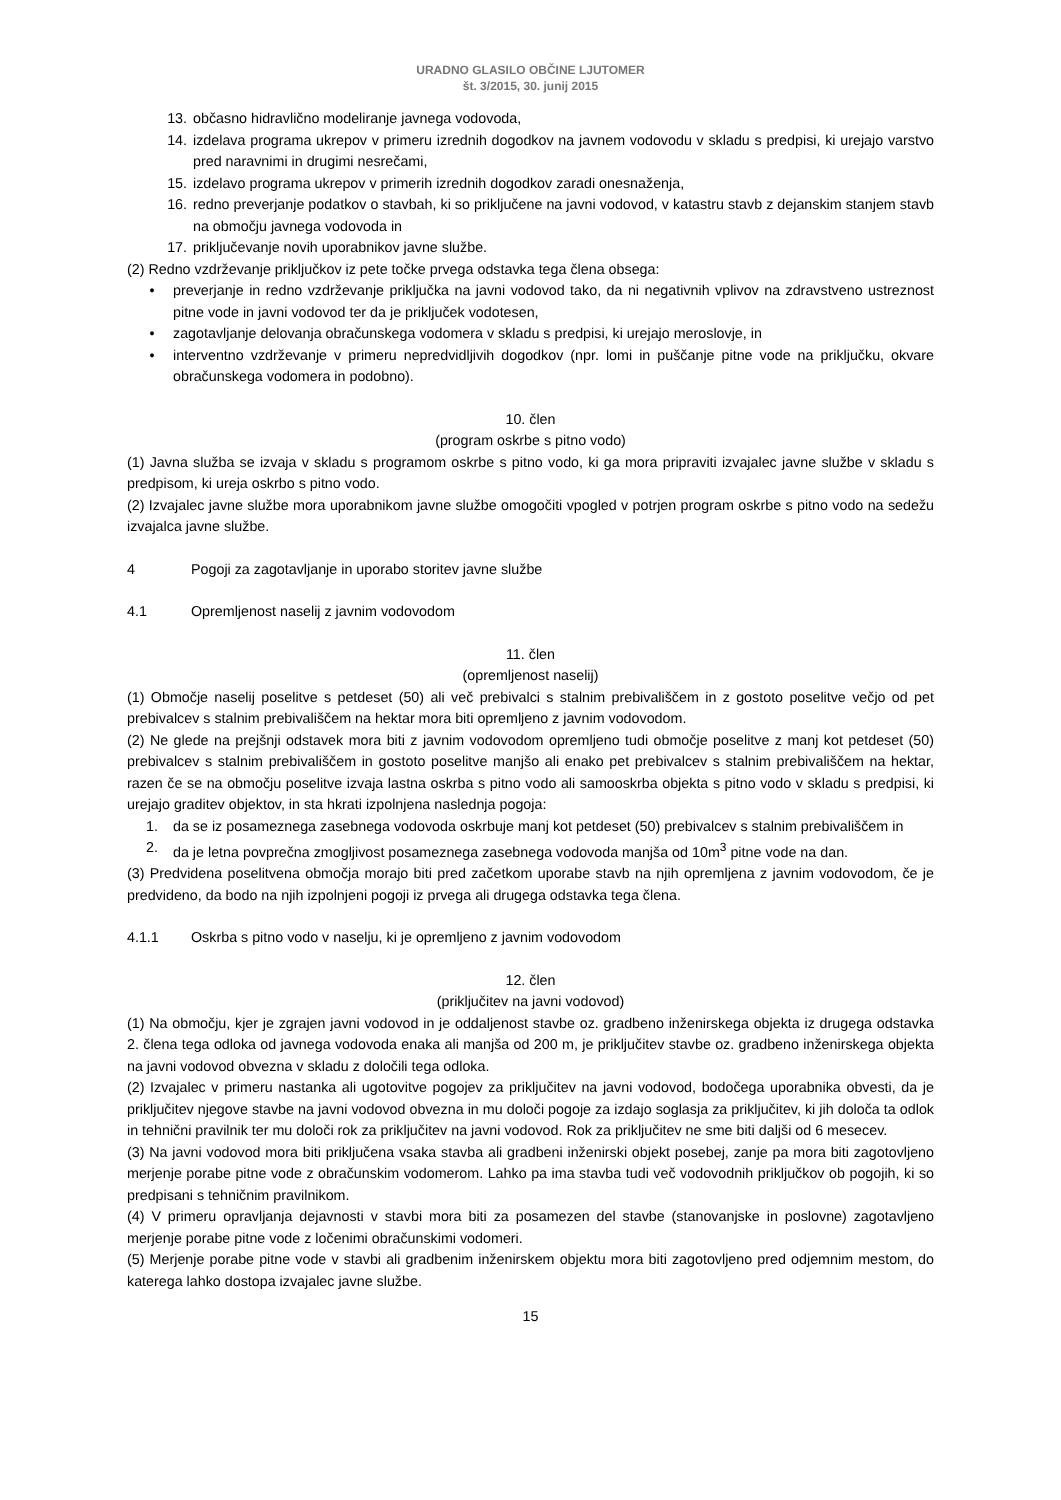URADNO GLASILO OBČINE LJUTOMER
št. 3/2015, 30. junij 2015
13. občasno hidravlično modeliranje javnega vodovoda,
14. izdelava programa ukrepov v primeru izrednih dogodkov na javnem vodovodu v skladu s predpisi, ki urejajo varstvo pred naravnimi in drugimi nesrečami,
15. izdelavo programa ukrepov v primerih izrednih dogodkov zaradi onesnaženja,
16. redno preverjanje podatkov o stavbah, ki so priključene na javni vodovod, v katastru stavb z dejanskim stanjem stavb na območju javnega vodovoda in
17. priključevanje novih uporabnikov javne službe.
(2) Redno vzdrževanje priključkov iz pete točke prvega odstavka tega člena obsega:
• preverjanje in redno vzdrževanje priključka na javni vodovod tako, da ni negativnih vplivov na zdravstveno ustreznost pitne vode in javni vodovod ter da je priključek vodotesen,
• zagotavljanje delovanja obračunskega vodomera v skladu s predpisi, ki urejajo meroslovje, in
• interventno vzdrževanje v primeru nepredvidljivih dogodkov (npr. lomi in puščanje pitne vode na priključku, okvare obračunskega vodomera in podobno).
10. člen
(program oskrbe s pitno vodo)
(1) Javna služba se izvaja v skladu s programom oskrbe s pitno vodo, ki ga mora pripraviti izvajalec javne službe v skladu s predpisom, ki ureja oskrbo s pitno vodo.
(2) Izvajalec javne službe mora uporabnikom javne službe omogočiti vpogled v potrjen program oskrbe s pitno vodo na sedežu izvajalca javne službe.
4 Pogoji za zagotavljanje in uporabo storitev javne službe
4.1 Opremljenost naselij z javnim vodovodom
11. člen
(opremljenost naselij)
(1) Območje naselij poselitve s petdeset (50) ali več prebivalci s stalnim prebivališčem in z gostoto poselitve večjo od pet prebivalcev s stalnim prebivališčem na hektar mora biti opremljeno z javnim vodovodom.
(2) Ne glede na prejšnji odstavek mora biti z javnim vodovodom opremljeno tudi območje poselitve z manj kot petdeset (50) prebivalcev s stalnim prebivališčem in gostoto poselitve manjšo ali enako pet prebivalcev s stalnim prebivališčem na hektar, razen če se na območju poselitve izvaja lastna oskrba s pitno vodo ali samooskrba objekta s pitno vodo v skladu s predpisi, ki urejajo graditev objektov, in sta hkrati izpolnjena naslednja pogoja:
1. da se iz posameznega zasebnega vodovoda oskrbuje manj kot petdeset (50) prebivalcev s stalnim prebivališčem in
2. da je letna povprečna zmogljivost posameznega zasebnega vodovoda manjša od 10m<sup>3</sup> pitne vode na dan.
(3) Predvidena poselitvena območja morajo biti pred začetkom uporabe stavb na njih opremljena z javnim vodovodom, če je predvideno, da bodo na njih izpolnjeni pogoji iz prvega ali drugega odstavka tega člena.
4.1.1 Oskrba s pitno vodo v naselju, ki je opremljeno z javnim vodovodom
12. člen
(priključitev na javni vodovod)
(1) Na območju, kjer je zgrajen javni vodovod in je oddaljenost stavbe oz. gradbeno inženirskega objekta iz drugega odstavka 2. člena tega odloka od javnega vodovoda enaka ali manjša od 200 m, je priključitev stavbe oz. gradbeno inženirskega objekta na javni vodovod obvezna v skladu z določili tega odloka.
(2) Izvajalec v primeru nastanka ali ugotovitve pogojev za priključitev na javni vodovod, bodočega uporabnika obvesti, da je priključitev njegove stavbe na javni vodovod obvezna in mu določi pogoje za izdajo soglasja za priključitev, ki jih določa ta odlok in tehnični pravilnik ter mu določi rok za priključitev na javni vodovod. Rok za priključitev ne sme biti daljši od 6 mesecev.
(3) Na javni vodovod mora biti priključena vsaka stavba ali gradbeni inženirski objekt posebej, zanje pa mora biti zagotovljeno merjenje porabe pitne vode z obračunskim vodomerom. Lahko pa ima stavba tudi več vodovodnih priključkov ob pogojih, ki so predpisani s tehničnim pravilnikom.
(4) V primeru opravljanja dejavnosti v stavbi mora biti za posamezen del stavbe (stanovanjske in poslovne) zagotavljeno merjenje porabe pitne vode z ločenimi obračunskimi vodomeri.
(5) Merjenje porabe pitne vode v stavbi ali gradbenim inženirskem objektu mora biti zagotovljeno pred odjemnim mestom, do katerega lahko dostopa izvajalec javne službe.
15